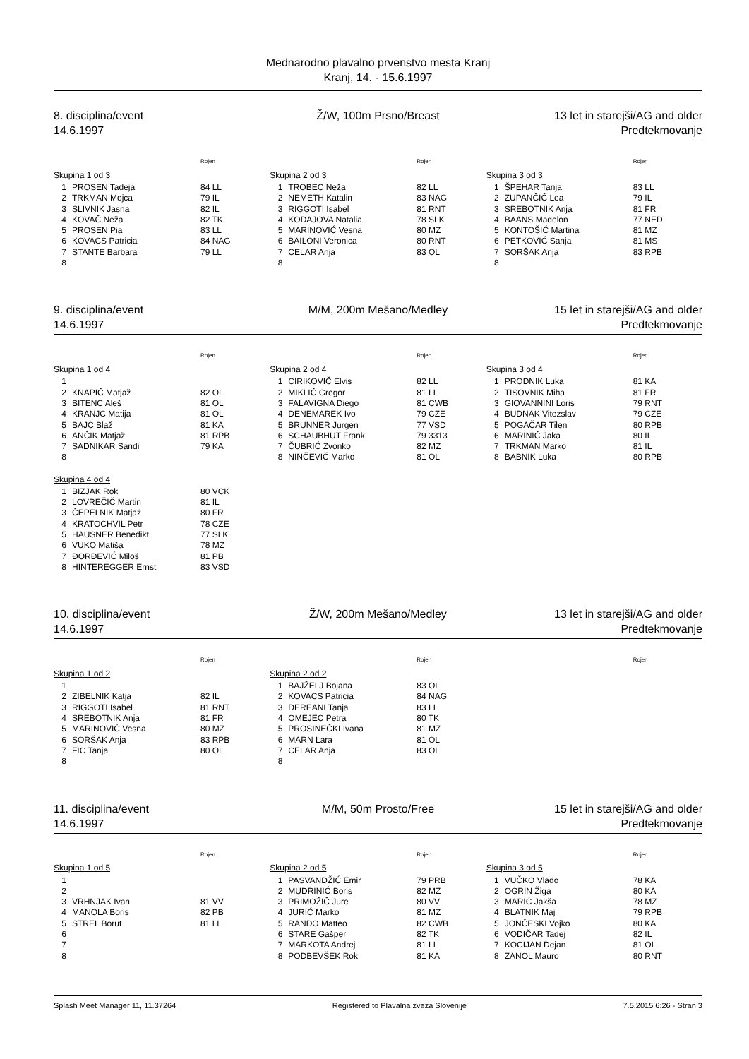Mednarodno plavalno prvenstvo mesta Kranj
Kranj, 14. - 15.6.1997
8. disciplina/event Ž/W, 100m Prsno/Breast 13 let in starejši/AG and older
14.6.1997 Predtekmovanje
| | | Rojen |
| --- | --- | --- |
| Skupina 1 od 3 | | |
| 1 | PROSEN Tadeja | 84 LL |
| 2 | TRKMAN Mojca | 79 IL |
| 3 | SLIVNIK Jasna | 82 IL |
| 4 | KOVAČ Neža | 82 TK |
| 5 | PROSEN Pia | 83 LL |
| 6 | KOVACS Patricia | 84 NAG |
| 7 | STANTE Barbara | 79 LL |
| 8 | | |
| | | Rojen |
| --- | --- | --- |
| Skupina 2 od 3 | | |
| 1 | TROBEC Neža | 82 LL |
| 2 | NEMETH Katalin | 83 NAG |
| 3 | RIGGOTI Isabel | 81 RNT |
| 4 | KODAJOVA Natalia | 78 SLK |
| 5 | MARINOVIĆ Vesna | 80 MZ |
| 6 | BAILONI Veronica | 80 RNT |
| 7 | CELAR Anja | 83 OL |
| 8 | | |
| | | Rojen |
| --- | --- | --- |
| Skupina 3 od 3 | | |
| 1 | ŠPEHAR Tanja | 83 LL |
| 2 | ZUPANČIČ Lea | 79 IL |
| 3 | SREBOTNIK Anja | 81 FR |
| 4 | BAANS Madelon | 77 NED |
| 5 | KONTOŠIĆ Martina | 81 MZ |
| 6 | PETKOVIĆ Sanja | 81 MS |
| 7 | SORŠAK Anja | 83 RPB |
| 8 | | |
9. disciplina/event M/M, 200m Mešano/Medley 15 let in starejši/AG and older
14.6.1997 Predtekmovanje
| | | Rojen |
| --- | --- | --- |
| Skupina 1 od 4 | | |
| 1 | | |
| 2 | KNAPIČ Matjaž | 82 OL |
| 3 | BITENC Aleš | 81 OL |
| 4 | KRANJC Matija | 81 OL |
| 5 | BAJC Blaž | 81 KA |
| 6 | ANČIK Matjaž | 81 RPB |
| 7 | SADNIKAR Sandi | 79 KA |
| 8 | | |
| Skupina 4 od 4 | | |
| 1 | BIZJAK Rok | 80 VCK |
| 2 | LOVREČIČ Martin | 81 IL |
| 3 | ČEPELNIK Matjaž | 80 FR |
| 4 | KRATOCHVIL Petr | 78 CZE |
| 5 | HAUSNER Benedikt | 77 SLK |
| 6 | VUKO Matiša | 78 MZ |
| 7 | ĐORĐEVIĆ Miloš | 81 PB |
| 8 | HINTEREGGER Ernst | 83 VSD |
| | | Rojen |
| --- | --- | --- |
| Skupina 2 od 4 | | |
| 1 | CIRIKOVIČ Elvis | 82 LL |
| 2 | MIKLIČ Gregor | 81 LL |
| 3 | FALAVIGNA Diego | 81 CWB |
| 4 | DENEMAREK Ivo | 79 CZE |
| 5 | BRUNNER Jurgen | 77 VSD |
| 6 | SCHAUBHUT Frank | 79 3313 |
| 7 | ČUBRIĆ Zvonko | 82 MZ |
| 8 | NINČEVIČ Marko | 81 OL |
| | | Rojen |
| --- | --- | --- |
| Skupina 3 od 4 | | |
| 1 | PRODNIK Luka | 81 KA |
| 2 | TISOVNIK Miha | 81 FR |
| 3 | GIOVANNINI Loris | 79 RNT |
| 4 | BUDNAK Vitezslav | 79 CZE |
| 5 | POGAČAR Tilen | 80 RPB |
| 6 | MARINIČ Jaka | 80 IL |
| 7 | TRKMAN Marko | 81 IL |
| 8 | BABNIK Luka | 80 RPB |
10. disciplina/event Ž/W, 200m Mešano/Medley 13 let in starejši/AG and older
14.6.1997 Predtekmovanje
| | | Rojen |
| --- | --- | --- |
| Skupina 1 od 2 | | |
| 1 | | |
| 2 | ZIBELNIK Katja | 82 IL |
| 3 | RIGGOTI Isabel | 81 RNT |
| 4 | SREBOTNIK Anja | 81 FR |
| 5 | MARINOVIĆ Vesna | 80 MZ |
| 6 | SORŠAK Anja | 83 RPB |
| 7 | FIC Tanja | 80 OL |
| 8 | | |
| | | Rojen |
| --- | --- | --- |
| Skupina 2 od 2 | | |
| 1 | BAJŽELJ Bojana | 83 OL |
| 2 | KOVACS Patricia | 84 NAG |
| 3 | DEREANI Tanja | 83 LL |
| 4 | OMEJEC Petra | 80 TK |
| 5 | PROSINEČKI Ivana | 81 MZ |
| 6 | MARN Lara | 81 OL |
| 7 | CELAR Anja | 83 OL |
| 8 | | |
| | Rojen |
| --- | --- |
11. disciplina/event M/M, 50m Prosto/Free 15 let in starejši/AG and older
14.6.1997 Predtekmovanje
| | | Rojen |
| --- | --- | --- |
| Skupina 1 od 5 | | |
| 1 | | |
| 2 | | |
| 3 | VRHNJAK Ivan | 81 VV |
| 4 | MANOLA Boris | 82 PB |
| 5 | STREL Borut | 81 LL |
| 6 | | |
| 7 | | |
| 8 | | |
| | | Rojen |
| --- | --- | --- |
| Skupina 2 od 5 | | |
| 1 | PASVANDŽIĆ Emir | 79 PRB |
| 2 | MUDRINIĆ Boris | 82 MZ |
| 3 | PRIMOŽIČ Jure | 80 VV |
| 4 | JURIĆ Marko | 81 MZ |
| 5 | RANDO Matteo | 82 CWB |
| 6 | STARE Gašper | 82 TK |
| 7 | MARKOTA Andrej | 81 LL |
| 8 | PODBEVŠEK Rok | 81 KA |
| | | Rojen |
| --- | --- | --- |
| Skupina 3 od 5 | | |
| 1 | VUČKO Vlado | 78 KA |
| 2 | OGRIN Žiga | 80 KA |
| 3 | MARIĆ Jakša | 78 MZ |
| 4 | BLATNIK Maj | 79 RPB |
| 5 | JONČESKI Vojko | 80 KA |
| 6 | VODIČAR Tadej | 82 IL |
| 7 | KOCIJAN Dejan | 81 OL |
| 8 | ZANOL Mauro | 80 RNT |
Splash Meet Manager 11, 11.37264 Registered to Plavalna zveza Slovenije 7.5.2015 6:26 - Stran 3